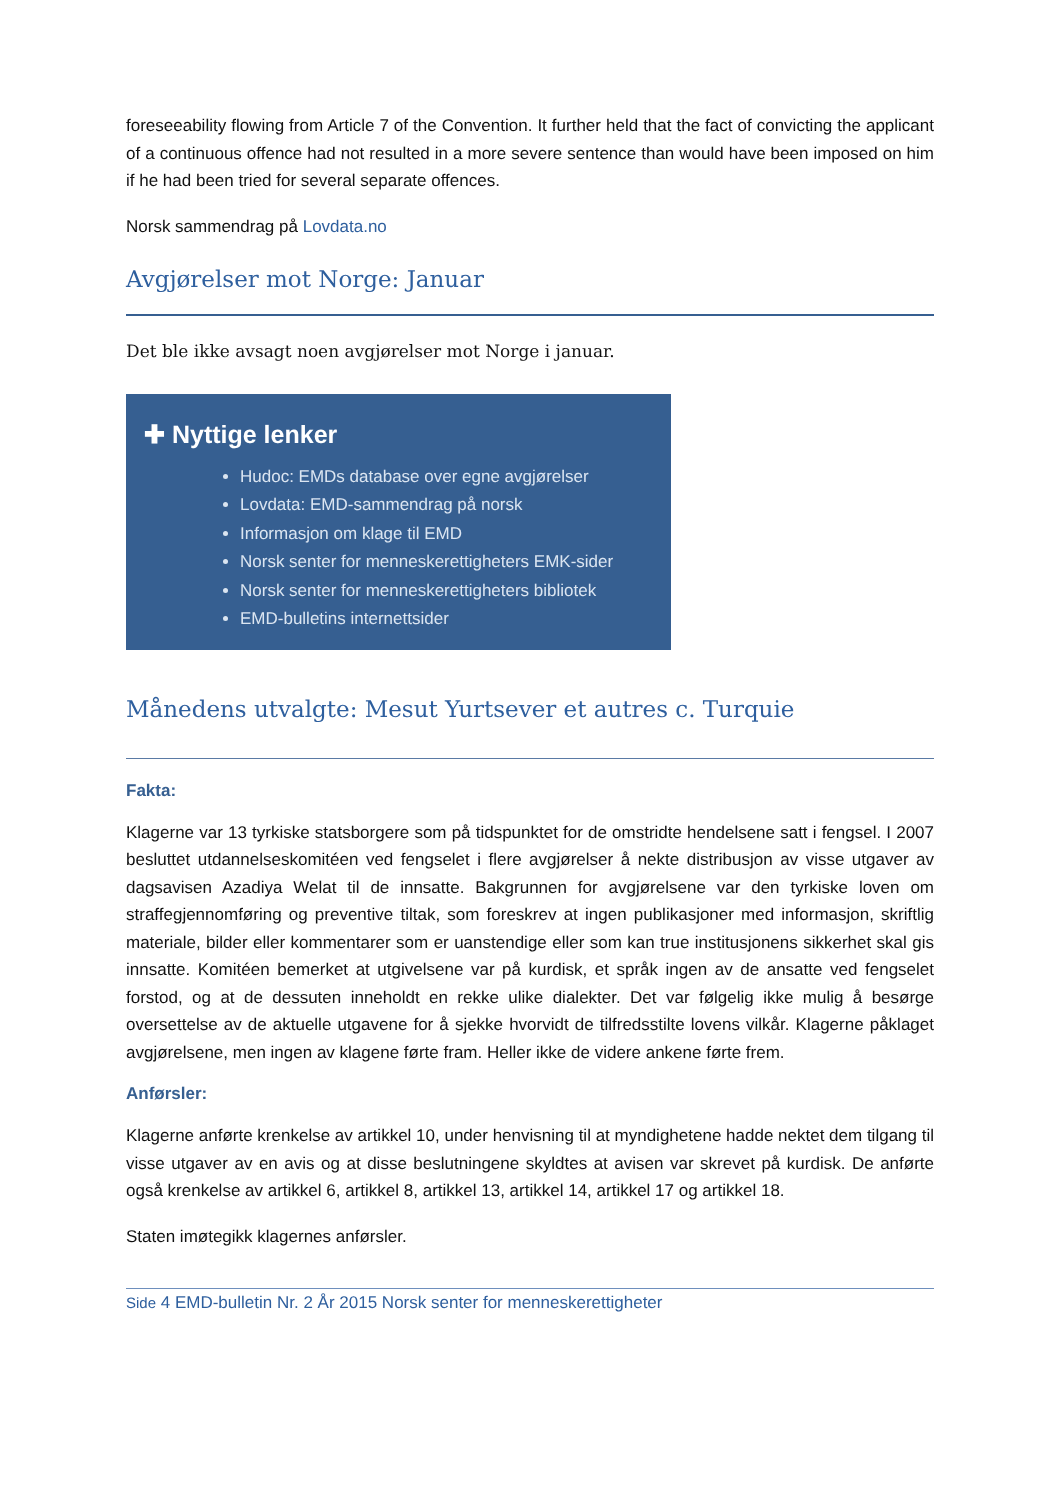foreseeability flowing from Article 7 of the Convention. It further held that the fact of convicting the applicant of a continuous offence had not resulted in a more severe sentence than would have been imposed on him if he had been tried for several separate offences.
Norsk sammendrag på Lovdata.no
Avgjørelser mot Norge: Januar
Det ble ikke avsagt noen avgjørelser mot Norge i januar.
✚ Nyttige lenker
Hudoc: EMDs database over egne avgjørelser
Lovdata: EMD-sammendrag på norsk
Informasjon om klage til EMD
Norsk senter for menneskerettigheters EMK-sider
Norsk senter for menneskerettigheters bibliotek
EMD-bulletins internettsider
Månedens utvalgte: Mesut Yurtsever et autres c. Turquie
Fakta:
Klagerne var 13 tyrkiske statsborgere som på tidspunktet for de omstridte hendelsene satt i fengsel. I 2007 besluttet utdannelseskomitéen ved fengselet i flere avgjørelser å nekte distribusjon av visse utgaver av dagsavisen Azadiya Welat til de innsatte. Bakgrunnen for avgjørelsene var den tyrkiske loven om straffegjennomføring og preventive tiltak, som foreskrev at ingen publikasjoner med informasjon, skriftlig materiale, bilder eller kommentarer som er uanstendige eller som kan true institusjonens sikkerhet skal gis innsatte. Komitéen bemerket at utgivelsene var på kurdisk, et språk ingen av de ansatte ved fengselet forstod, og at de dessuten inneholdt en rekke ulike dialekter. Det var følgelig ikke mulig å besørge oversettelse av de aktuelle utgavene for å sjekke hvorvidt de tilfredsstilte lovens vilkår. Klagerne påklaget avgjørelsene, men ingen av klagene førte fram. Heller ikke de videre ankene førte frem.
Anførsler:
Klagerne anførte krenkelse av artikkel 10, under henvisning til at myndighetene hadde nektet dem tilgang til visse utgaver av en avis og at disse beslutningene skyldtes at avisen var skrevet på kurdisk. De anførte også krenkelse av artikkel 6, artikkel 8, artikkel 13, artikkel 14, artikkel 17 og artikkel 18.
Staten imøtegikk klagernes anførsler.
Side 4 EMD-bulletin Nr. 2 År 2015 Norsk senter for menneskerettigheter